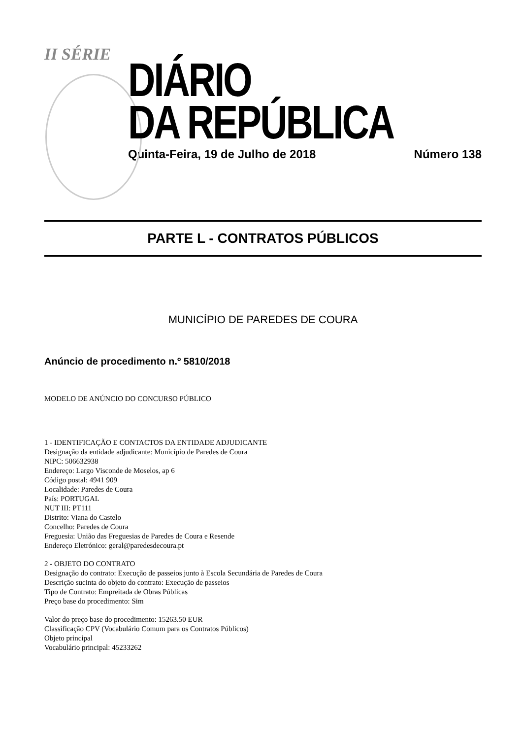II SÉRIE
DIÁRIO
DA REPÚBLICA
Quinta-Feira, 19 de Julho de 2018 Número 138
PARTE L - CONTRATOS PÚBLICOS
MUNICÍPIO DE PAREDES DE COURA
Anúncio de procedimento n.º 5810/2018
MODELO DE ANÚNCIO DO CONCURSO PÚBLICO
1 - IDENTIFICAÇÃO E CONTACTOS DA ENTIDADE ADJUDICANTE
Designação da entidade adjudicante: Município de Paredes de Coura
NIPC: 506632938
Endereço: Largo Visconde de Moselos, ap 6
Código postal: 4941 909
Localidade: Paredes de Coura
País: PORTUGAL
NUT III: PT111
Distrito: Viana do Castelo
Concelho: Paredes de Coura
Freguesia: União das Freguesias de Paredes de Coura e Resende
Endereço Eletrónico: geral@paredesdecoura.pt
2 - OBJETO DO CONTRATO
Designação do contrato: Execução de passeios junto à Escola Secundária de Paredes de Coura
Descrição sucinta do objeto do contrato: Execução de passeios
Tipo de Contrato: Empreitada de Obras Públicas
Preço base do procedimento: Sim
Valor do preço base do procedimento: 15263.50 EUR
Classificação CPV (Vocabulário Comum para os Contratos Públicos)
Objeto principal
Vocabulário principal: 45233262